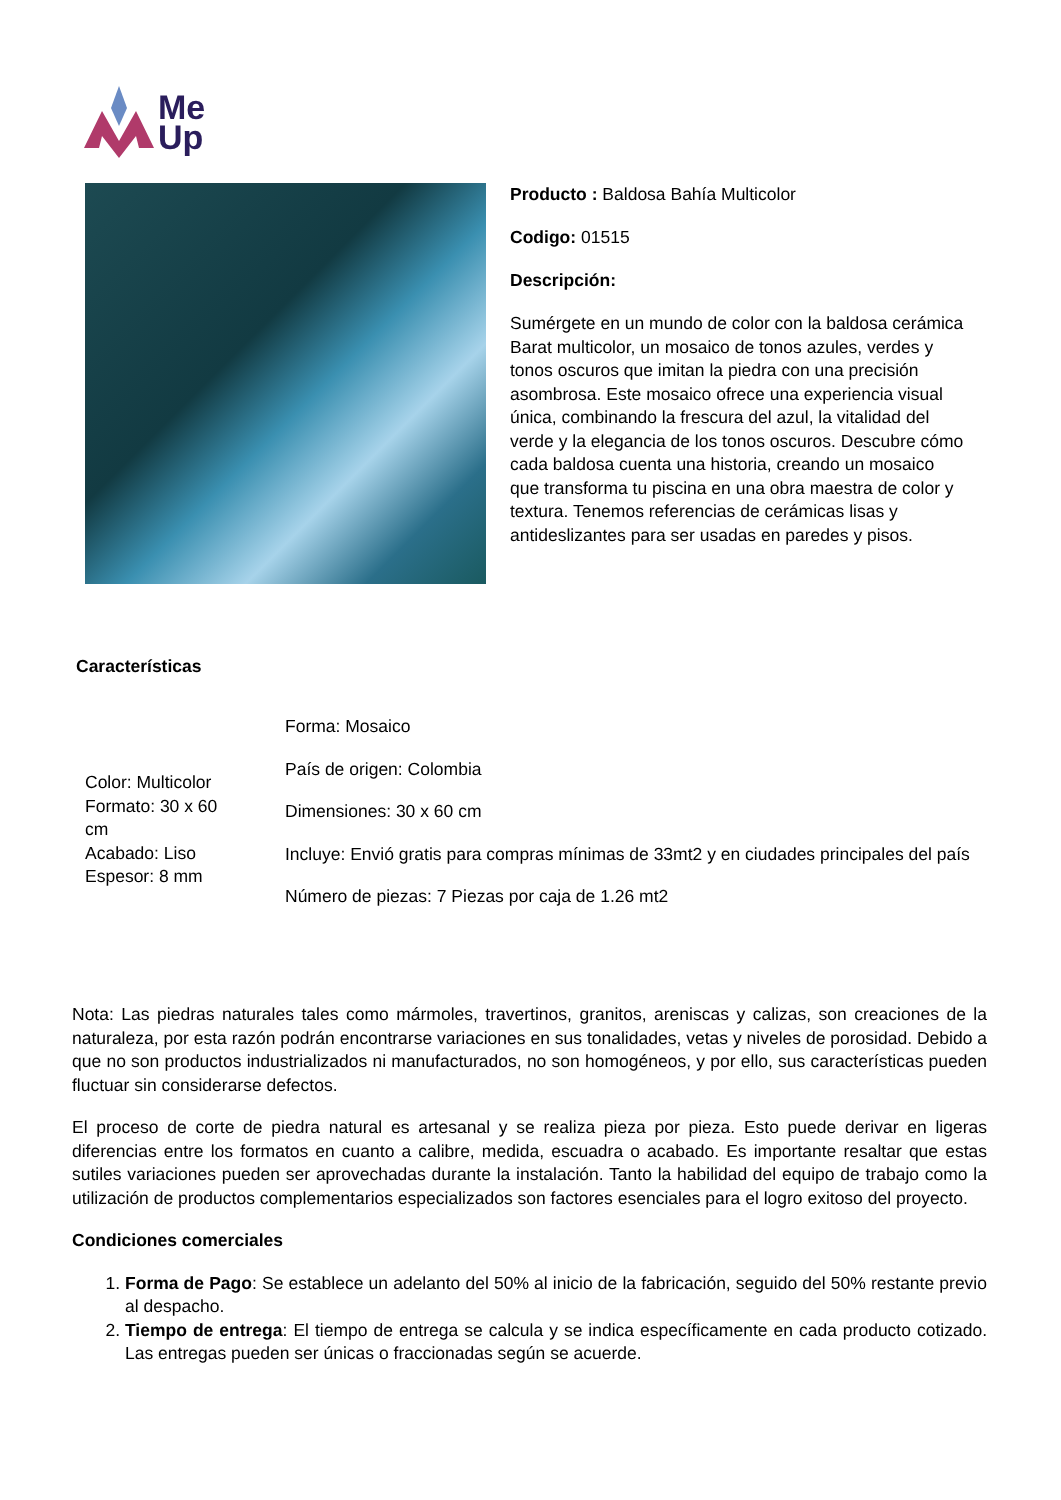Me
Up
Producto : Baldosa Bahía Multicolor
Codigo: 01515
Descripción:
Sumérgete en un mundo de color con la baldosa cerámica Barat multicolor, un mosaico de tonos azules, verdes y tonos oscuros que imitan la piedra con una precisión asombrosa. Este mosaico ofrece una experiencia visual única, combinando la frescura del azul, la vitalidad del verde y la elegancia de los tonos oscuros. Descubre cómo cada baldosa cuenta una historia, creando un mosaico que transforma tu piscina en una obra maestra de color y textura. Tenemos referencias de cerámicas lisas y antideslizantes para ser usadas en paredes y pisos.
Características
Color: Multicolor
Formato: 30 x 60
cm
Acabado: Liso
Espesor: 8 mm
Forma: Mosaico
País de origen: Colombia
Dimensiones: 30 x 60 cm
Incluye: Envió gratis para compras mínimas de 33mt2 y en ciudades principales del país
Número de piezas: 7 Piezas por caja de 1.26 mt2
Nota: Las piedras naturales tales como mármoles, travertinos, granitos, areniscas y calizas, son creaciones de la naturaleza, por esta razón podrán encontrarse variaciones en sus tonalidades, vetas y niveles de porosidad. Debido a que no son productos industrializados ni manufacturados, no son homogéneos, y por ello, sus características pueden fluctuar sin considerarse defectos.
El proceso de corte de piedra natural es artesanal y se realiza pieza por pieza. Esto puede derivar en ligeras diferencias entre los formatos en cuanto a calibre, medida, escuadra o acabado. Es importante resaltar que estas sutiles variaciones pueden ser aprovechadas durante la instalación. Tanto la habilidad del equipo de trabajo como la utilización de productos complementarios especializados son factores esenciales para el logro exitoso del proyecto.
Condiciones comerciales
1. Forma de Pago: Se establece un adelanto del 50% al inicio de la fabricación, seguido del 50% restante previo al despacho.
2. Tiempo de entrega: El tiempo de entrega se calcula y se indica específicamente en cada producto cotizado. Las entregas pueden ser únicas o fraccionadas según se acuerde.